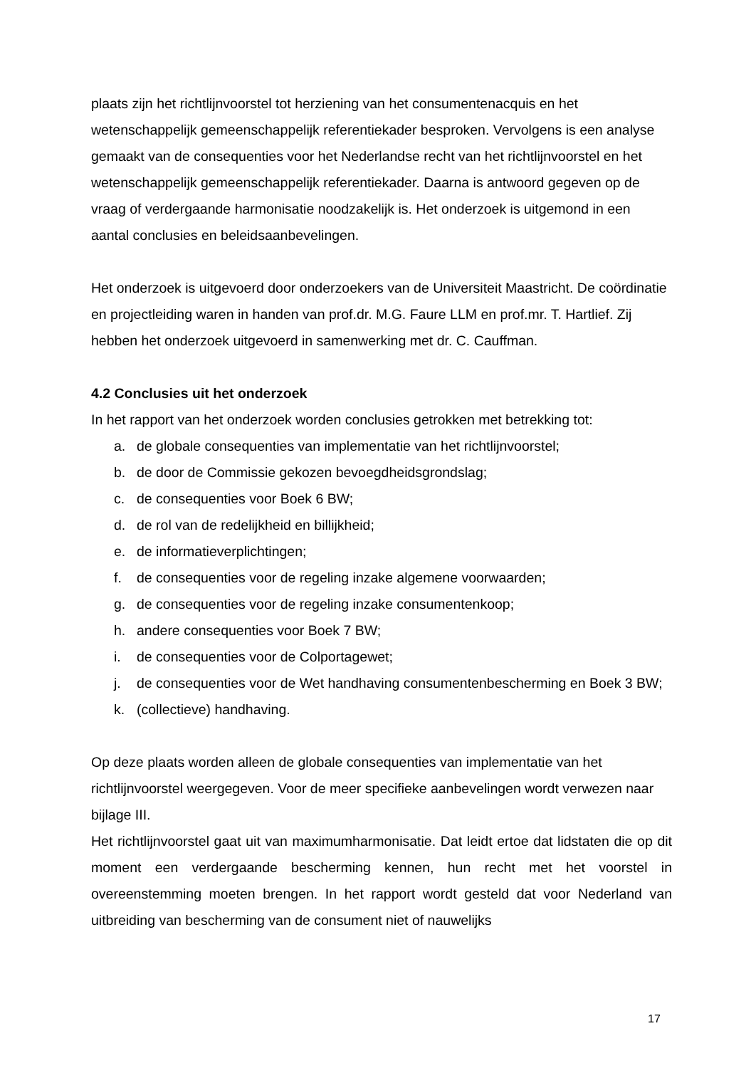plaats zijn het richtlijnvoorstel tot herziening van het consumentenacquis en het wetenschappelijk gemeenschappelijk referentiekader besproken. Vervolgens is een analyse gemaakt van de consequenties voor het Nederlandse recht van het richtlijnvoorstel en het wetenschappelijk gemeenschappelijk referentiekader. Daarna is antwoord gegeven op de vraag of verdergaande harmonisatie noodzakelijk is. Het onderzoek is uitgemond in een aantal conclusies en beleidsaanbevelingen.
Het onderzoek is uitgevoerd door onderzoekers van de Universiteit Maastricht. De coördinatie en projectleiding waren in handen van prof.dr. M.G. Faure LLM en prof.mr. T. Hartlief. Zij hebben het onderzoek uitgevoerd in samenwerking met dr. C. Cauffman.
4.2 Conclusies uit het onderzoek
In het rapport van het onderzoek worden conclusies getrokken met betrekking tot:
a. de globale consequenties van implementatie van het richtlijnvoorstel;
b. de door de Commissie gekozen bevoegdheidsgrondslag;
c. de consequenties voor Boek 6 BW;
d. de rol van de redelijkheid en billijkheid;
e. de informatieverplichtingen;
f. de consequenties voor de regeling inzake algemene voorwaarden;
g. de consequenties voor de regeling inzake consumentenkoop;
h. andere consequenties voor Boek 7 BW;
i. de consequenties voor de Colportagewet;
j. de consequenties voor de Wet handhaving consumentenbescherming en Boek 3 BW;
k. (collectieve) handhaving.
Op deze plaats worden alleen de globale consequenties van implementatie van het richtlijnvoorstel weergegeven. Voor de meer specifieke aanbevelingen wordt verwezen naar bijlage III.
Het richtlijnvoorstel gaat uit van maximumharmonisatie. Dat leidt ertoe dat lidstaten die op dit moment een verdergaande bescherming kennen, hun recht met het voorstel in overeenstemming moeten brengen. In het rapport wordt gesteld dat voor Nederland van uitbreiding van bescherming van de consument niet of nauwelijks
17